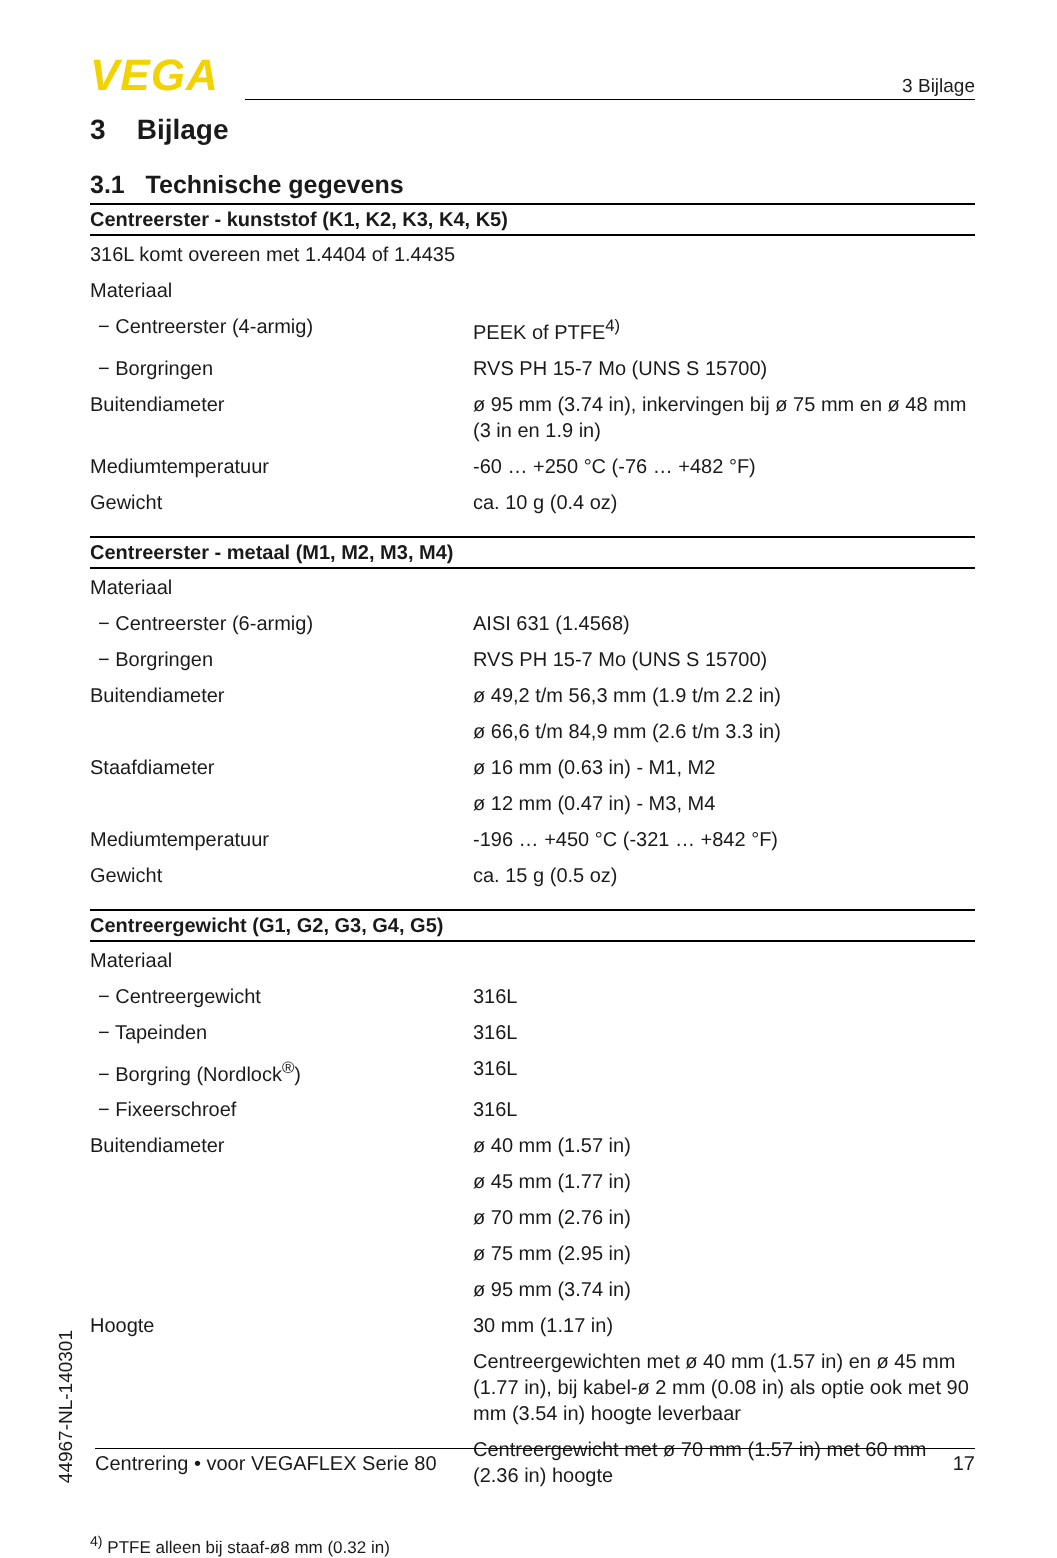VEGA
3 Bijlage
3 Bijlage
3.1 Technische gegevens
| Centreerster - kunststof (K1, K2, K3, K4, K5) | |
| --- | --- |
| 316L komt overeen met 1.4404 of 1.4435 | |
| Materiaal | |
| − Centreerster (4-armig) | PEEK of PTFE<sup>4)</sup> |
| − Borgringen | RVS PH 15-7 Mo (UNS S 15700) |
| Buitendiameter | ø 95 mm (3.74 in), inkervingen bij ø 75 mm en ø 48 mm (3 in en 1.9 in) |
| Mediumtemperatuur | -60 … +250 °C (-76 … +482 °F) |
| Gewicht | ca. 10 g (0.4 oz) |
| Centreerster - metaal (M1, M2, M3, M4) | |
| --- | --- |
| Materiaal | |
| − Centreerster (6-armig) | AISI 631 (1.4568) |
| − Borgringen | RVS PH 15-7 Mo (UNS S 15700) |
| Buitendiameter | ø 49,2 t/m 56,3 mm (1.9 t/m 2.2 in) |
| | ø 66,6 t/m 84,9 mm (2.6 t/m 3.3 in) |
| Staafdiameter | ø 16 mm (0.63 in) - M1, M2 |
| | ø 12 mm (0.47 in) - M3, M4 |
| Mediumtemperatuur | -196 … +450 °C (-321 … +842 °F) |
| Gewicht | ca. 15 g (0.5 oz) |
| Centreergewicht (G1, G2, G3, G4, G5) | |
| --- | --- |
| Materiaal | |
| − Centreergewicht | 316L |
| − Tapeinden | 316L |
| − Borgring (Nordlock<sup>®</sup>) | 316L |
| − Fixeerschroef | 316L |
| Buitendiameter | ø 40 mm (1.57 in) |
| | ø 45 mm (1.77 in) |
| | ø 70 mm (2.76 in) |
| | ø 75 mm (2.95 in) |
| | ø 95 mm (3.74 in) |
| Hoogte | 30 mm (1.17 in) |
| | Centreergewichten met ø 40 mm (1.57 in) en ø 45 mm (1.77 in), bij kabel-ø 2 mm (0.08 in) als optie ook met 90 mm (3.54 in) hoogte leverbaar |
| | Centreergewicht met ø 70 mm (1.57 in) met 60 mm (2.36 in) hoogte |
<sup>4)</sup> PTFE alleen bij staaf-ø8 mm (0.32 in)
44967-NL-140301
Centrering • voor VEGAFLEX Serie 80 17